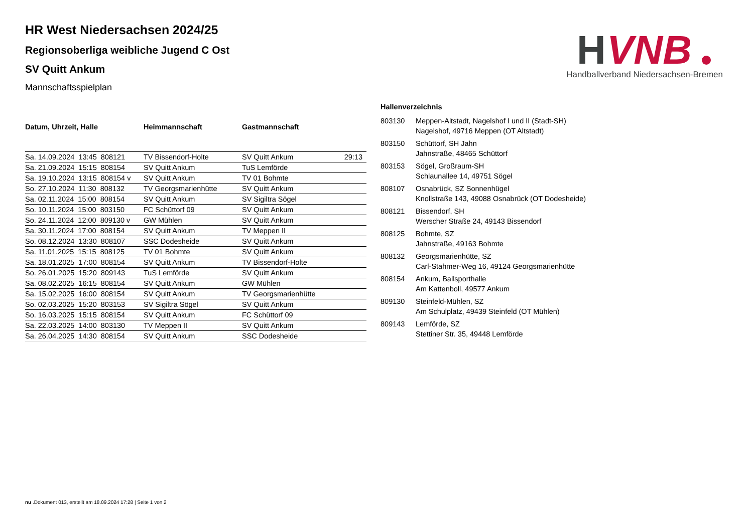H
VNB
Handballverband Niedersachsen-Bremen
HR West Niedersachsen 2024/25
Regionsoberliga weibliche Jugend C Ost
SV Quitt Ankum
Mannschaftsspielplan
| Datum, Uhrzeit, Halle | Heimmannschaft | Gastmannschaft | |
| --- | --- | --- | --- |
| Sa. 14.09.2024 13:45 808121 | TV Bissendorf-Holte | SV Quitt Ankum | 29:13 |
| Sa. 21.09.2024 15:15 808154 | SV Quitt Ankum | TuS Lemförde | |
| Sa. 19.10.2024 13:15 808154 v | SV Quitt Ankum | TV 01 Bohmte | |
| So. 27.10.2024 11:30 808132 | TV Georgsmarienhütte | SV Quitt Ankum | |
| Sa. 02.11.2024 15:00 808154 | SV Quitt Ankum | SV Sigiltra Sögel | |
| So. 10.11.2024 15:00 803150 | FC Schüttorf 09 | SV Quitt Ankum | |
| So. 24.11.2024 12:00 809130 v | GW Mühlen | SV Quitt Ankum | |
| Sa. 30.11.2024 17:00 808154 | SV Quitt Ankum | TV Meppen II | |
| So. 08.12.2024 13:30 808107 | SSC Dodesheide | SV Quitt Ankum | |
| Sa. 11.01.2025 15:15 808125 | TV 01 Bohmte | SV Quitt Ankum | |
| Sa. 18.01.2025 17:00 808154 | SV Quitt Ankum | TV Bissendorf-Holte | |
| So. 26.01.2025 15:20 809143 | TuS Lemförde | SV Quitt Ankum | |
| Sa. 08.02.2025 16:15 808154 | SV Quitt Ankum | GW Mühlen | |
| Sa. 15.02.2025 16:00 808154 | SV Quitt Ankum | TV Georgsmarienhütte | |
| So. 02.03.2025 15:20 803153 | SV Sigiltra Sögel | SV Quitt Ankum | |
| So. 16.03.2025 15:15 808154 | SV Quitt Ankum | FC Schüttorf 09 | |
| Sa. 22.03.2025 14:00 803130 | TV Meppen II | SV Quitt Ankum | |
| Sa. 26.04.2025 14:30 808154 | SV Quitt Ankum | SSC Dodesheide | |
Hallenverzeichnis
| 803130 | Meppen-Altstadt, Nagelshof I und II (Stadt-SH) Nagelshof, 49716 Meppen (OT Altstadt) |
| 803150 | Schüttorf, SH Jahn Jahnstraße, 48465 Schüttorf |
| 803153 | Sögel, Großraum-SH Schlaunallee 14, 49751 Sögel |
| 808107 | Osnabrück, SZ Sonnenhügel Knollstraße 143, 49088 Osnabrück (OT Dodesheide) |
| 808121 | Bissendorf, SH Werscher Straße 24, 49143 Bissendorf |
| 808125 | Bohmte, SZ Jahnstraße, 49163 Bohmte |
| 808132 | Georgsmarienhütte, SZ Carl-Stahmer-Weg 16, 49124 Georgsmarienhütte |
| 808154 | Ankum, Ballsporthalle Am Kattenboll, 49577 Ankum |
| 809130 | Steinfeld-Mühlen, SZ Am Schulplatz, 49439 Steinfeld (OT Mühlen) |
| 809143 | Lemförde, SZ Stettiner Str. 35, 49448 Lemförde |
nu .Dokument 013, erstellt am 18.09.2024 17:28 | Seite 1 von 2